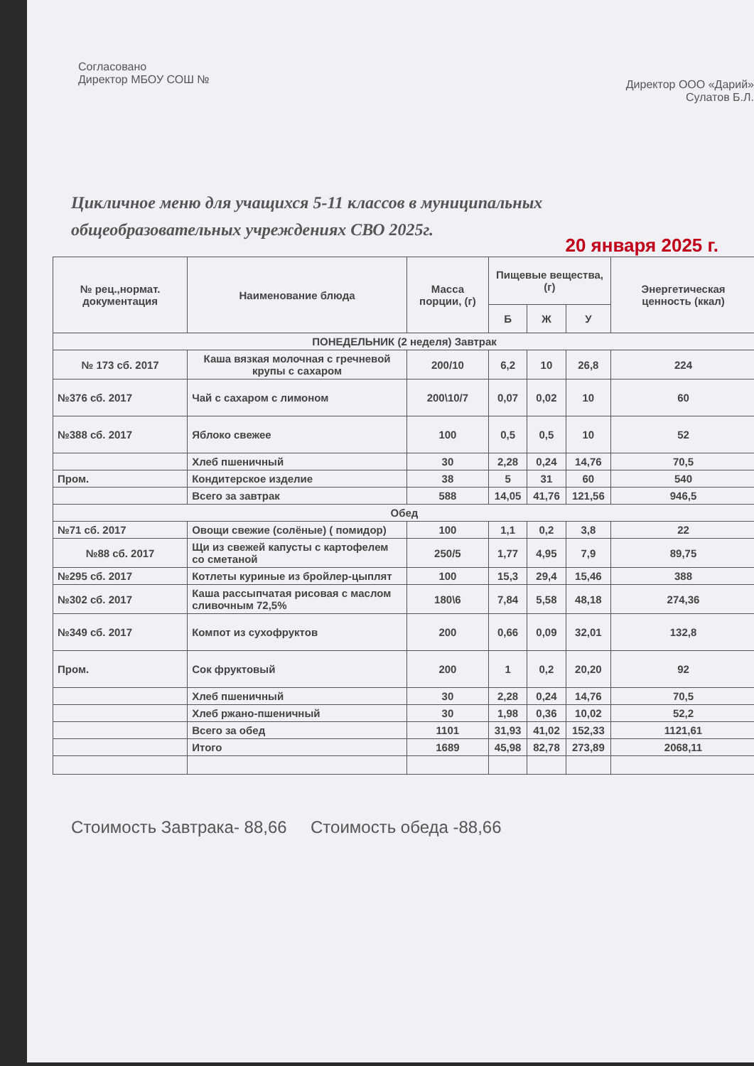Согласовано
Директор МБОУ СОШ №
Директор ООО «Дарий»
Сулатов Б.Л.
Цикличное меню для учащихся 5-11 классов в муниципальных
общеобразовательных учреждениях СВО 2025г.
20 января 2025 г.
| № рец.,нормат. документация | Наименование блюда | Масса порции, (г) | Пищевые вещества,(г) | | | Энергетическая ценность (ккал) |
| --- | --- | --- | --- | --- | --- | --- |
| | | | Б | Ж | У | |
| ПОНЕДЕЛЬНИК (2 неделя) Завтрак | | | | | | |
| № 173 сб. 2017 | Каша вязкая молочная с гречневой крупы с сахаром | 200/10 | 6,2 | 10 | 26,8 | 224 |
| №376 сб. 2017 | Чай с сахаром с лимоном | 200\10/7 | 0,07 | 0,02 | 10 | 60 |
| №388 сб. 2017 | Яблоко свежее | 100 | 0,5 | 0,5 | 10 | 52 |
| | Хлеб пшеничный | 30 | 2,28 | 0,24 | 14,76 | 70,5 |
| Пром. | Кондитерское изделие | 38 | 5 | 31 | 60 | 540 |
| | Всего за завтрак | 588 | 14,05 | 41,76 | 121,56 | 946,5 |
| Обед | | | | | | |
| №71 сб. 2017 | Овощи свежие (солёные) ( помидор) | 100 | 1,1 | 0,2 | 3,8 | 22 |
| №88 сб. 2017 | Щи из свежей капусты с картофелем со сметаной | 250/5 | 1,77 | 4,95 | 7,9 | 89,75 |
| №295 сб. 2017 | Котлеты куриные из бройлер-цыплят | 100 | 15,3 | 29,4 | 15,46 | 388 |
| №302 сб. 2017 | Каша рассыпчатая рисовая с маслом сливочным 72,5% | 180\6 | 7,84 | 5,58 | 48,18 | 274,36 |
| №349 сб. 2017 | Компот из сухофруктов | 200 | 0,66 | 0,09 | 32,01 | 132,8 |
| Пром. | Сок фруктовый | 200 | 1 | 0,2 | 20,20 | 92 |
| | Хлеб пшеничный | 30 | 2,28 | 0,24 | 14,76 | 70,5 |
| | Хлеб ржано-пшеничный | 30 | 1,98 | 0,36 | 10,02 | 52,2 |
| | Всего за обед | 1101 | 31,93 | 41,02 | 152,33 | 1121,61 |
| | Итого | 1689 | 45,98 | 82,78 | 273,89 | 2068,11 |
Стоимость Завтрака- 88,66 Стоимость обеда -88,66